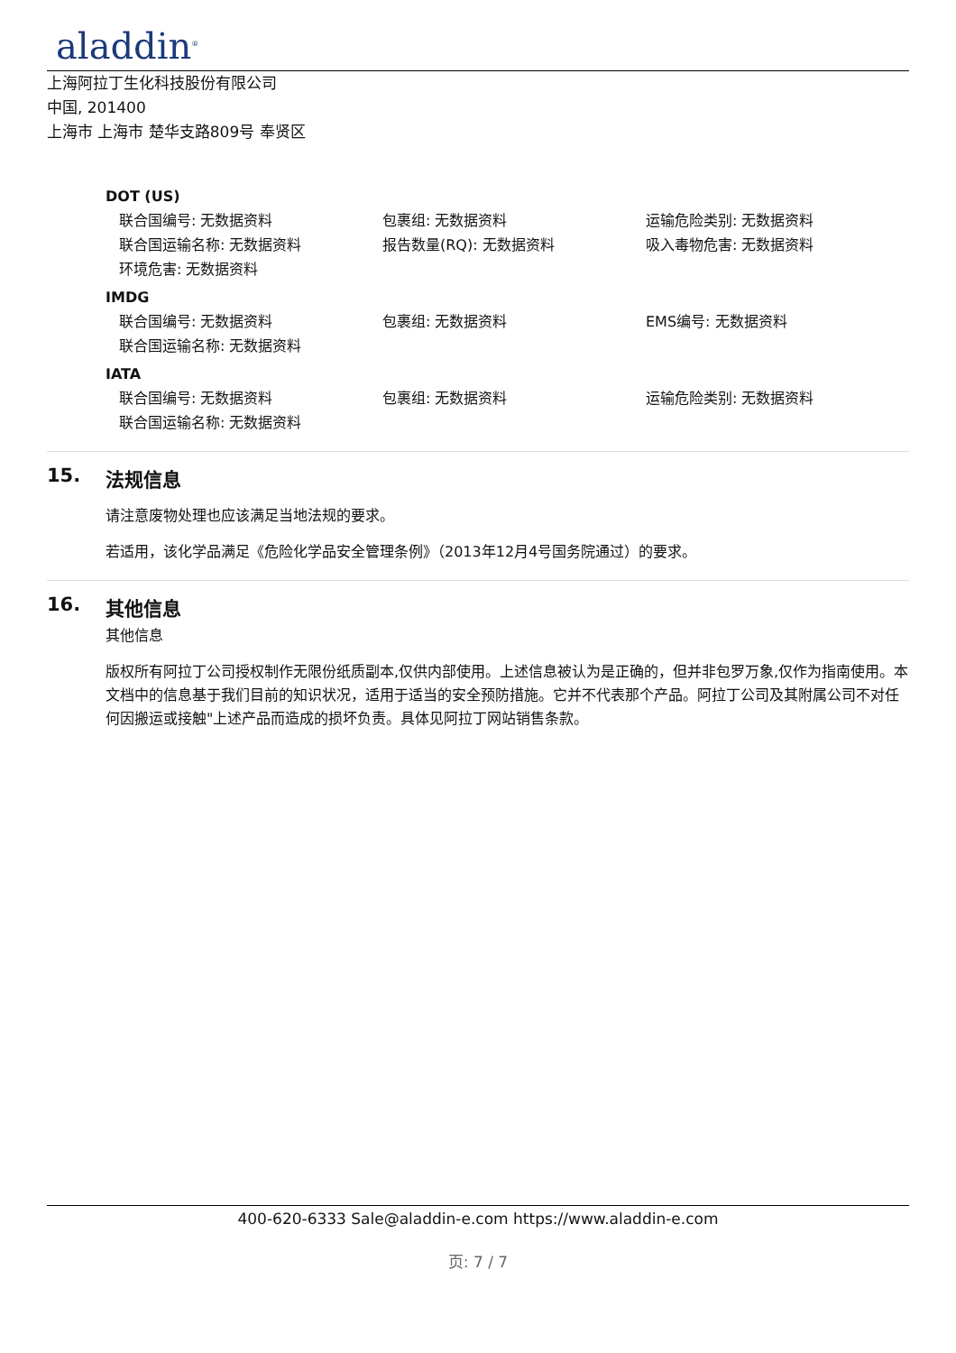aladdin<sup>®</sup>
上海阿拉丁生化科技股份有限公司
中国, 201400
上海市 上海市 楚华支路809号 奉贤区
DOT (US)
联合国编号: 无数据资料 包裹组: 无数据资料 运输危险类别: 无数据资料
联合国运输名称: 无数据资料 报告数量(RQ): 无数据资料 吸入毒物危害: 无数据资料
环境危害: 无数据资料
IMDG
联合国编号: 无数据资料 包裹组: 无数据资料 EMS编号: 无数据资料
联合国运输名称: 无数据资料
IATA
联合国编号: 无数据资料 包裹组: 无数据资料 运输危险类别: 无数据资料
联合国运输名称: 无数据资料
15. 法规信息
请注意废物处理也应该满足当地法规的要求。
若适用，该化学品满足《危险化学品安全管理条例》（2013年12月4号国务院通过）的要求。
16. 其他信息
其他信息
版权所有阿拉丁公司授权制作无限份纸质副本,仅供内部使用。上述信息被认为是正确的，但并非包罗万象,仅作为指南使用。本文档中的信息基于我们目前的知识状况，适用于适当的安全预防措施。它并不代表那个产品。阿拉丁公司及其附属公司不对任何因搬运或接触"上述产品而造成的损坏负责。具体见阿拉丁网站销售条款。
400-620-6333 Sale@aladdin-e.com https://www.aladdin-e.com
页: 7 / 7